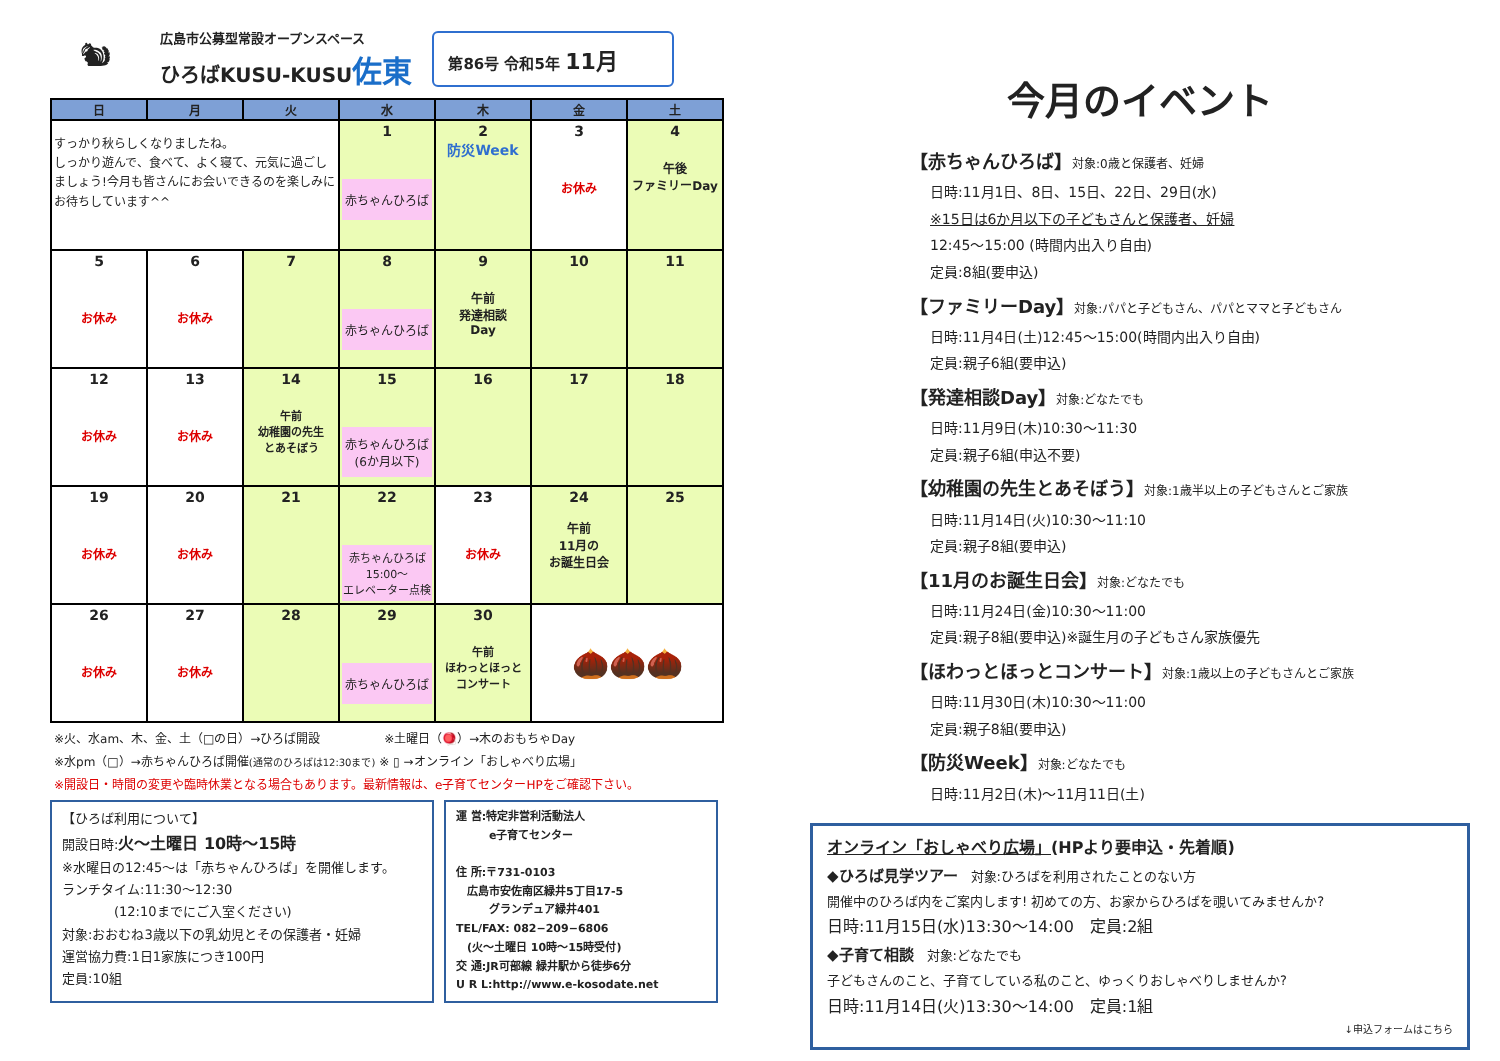🐿
広島市公募型常設オープンスペース
ひろばKUSU-KUSU佐東
第86号 令和5年 11月
| 日 | 月 | 火 | 水 | 木 | 金 | 土 |
| --- | --- | --- | --- | --- | --- | --- |
| すっかり秋らしくなりましたね。 しっかり遊んで、食べて、よく寝て、元気に過ごしましょう!今月も皆さんにお会いできるのを楽しみにお待ちしています^^ | | | 1 赤ちゃんひろば | 2 防災Week | 3 お休み | 4 午後 ファミリーDay |
| 5 お休み | 6 お休み | 7 | 8 赤ちゃんひろば | 9 午前 発達相談 Day | 10 | 11 |
| 12 お休み | 13 お休み | 14 午前 幼稚園の先生 とあそぼう | 15 赤ちゃんひろば (6か月以下) | 16 | 17 | 18 |
| 19 お休み | 20 お休み | 21 | 22 赤ちゃんひろば 15:00～ エレベーター点検 | 23 お休み | 24 午前 11月の お誕生日会 | 25 |
| 26 お休み | 27 お休み | 28 | 29 赤ちゃんひろば | 30 午前 ほわっとほっと コンサート | 🌰🌰🌰 | |
※火、水am、木、金、土（□の日）→ひろば開設 　　　　　※土曜日（🪀）→木のおもちゃDay
※水pm（□）→赤ちゃんひろば開催(通常のひろばは12:30まで) ※ ▯ →オンライン「おしゃべり広場」
※開設日・時間の変更や臨時休業となる場合もあります。最新情報は、e子育てセンターHPをご確認下さい。
【ひろば利用について】
開設日時:火～土曜日 10時～15時
※水曜日の12:45～は「赤ちゃんひろば」を開催します。
ランチタイム:11:30～12:30
　　　　(12:10までにご入室ください)
対象:おおむね3歳以下の乳幼児とその保護者・妊婦
運営協力費:1日1家族につき100円
定員:10組
運 営:特定非営利活動法人
　　　e子育てセンター
住 所:〒731-0103
　広島市安佐南区緑井5丁目17-5
　　　グランデュア緑井401
TEL/FAX: 082−209−6806
　(火～土曜日 10時～15時受付)
交 通:JR可部線 緑井駅から徒歩6分
U R L:http://www.e-kosodate.net
今月のイベント
【赤ちゃんひろば】対象:0歳と保護者、妊婦
日時:11月1日、8日、15日、22日、29日(水)
※15日は6か月以下の子どもさんと保護者、妊婦
12:45～15:00 (時間内出入り自由)
定員:8組(要申込)
【ファミリーDay】対象:パパと子どもさん、パパとママと子どもさん
日時:11月4日(土)12:45～15:00(時間内出入り自由)
定員:親子6組(要申込)
【発達相談Day】対象:どなたでも
日時:11月9日(木)10:30～11:30
定員:親子6組(申込不要)
【幼稚園の先生とあそぼう】対象:1歳半以上の子どもさんとご家族
日時:11月14日(火)10:30～11:10
定員:親子8組(要申込)
【11月のお誕生日会】対象:どなたでも
日時:11月24日(金)10:30～11:00
定員:親子8組(要申込)※誕生月の子どもさん家族優先
【ほわっとほっとコンサート】対象:1歳以上の子どもさんとご家族
日時:11月30日(木)10:30～11:00
定員:親子8組(要申込)
【防災Week】対象:どなたでも
日時:11月2日(木)～11月11日(土)
オンライン「おしゃべり広場」(HPより要申込・先着順)
◆ひろば見学ツアー　対象:ひろばを利用されたことのない方
開催中のひろば内をご案内します! 初めての方、お家からひろばを覗いてみませんか?
日時:11月15日(水)13:30～14:00　定員:2組
◆子育て相談　対象:どなたでも
子どもさんのこと、子育てしている私のこと、ゆっくりおしゃべりしませんか?
日時:11月14日(火)13:30～14:00　定員:1組
↓申込フォームはこちら